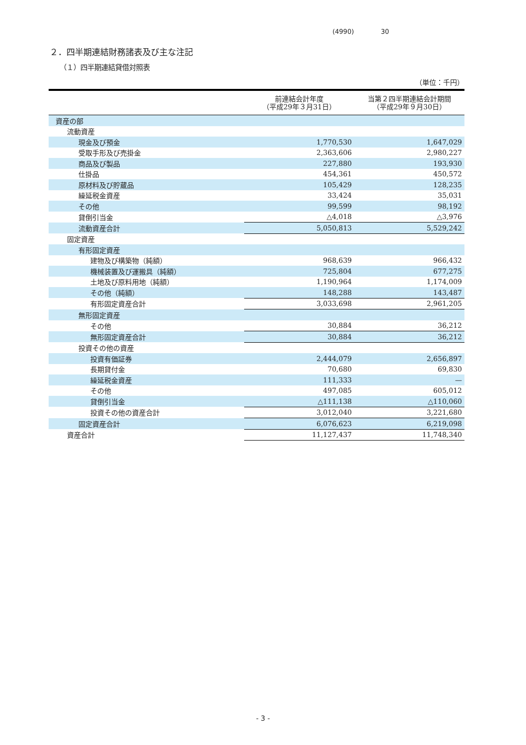(4990) 30
２．四半期連結財務諸表及び主な注記
（１）四半期連結貸借対照表
（単位：千円）
| | 前連結会計年度 （平成29年３月31日） | 当第２四半期連結会計期間 （平成29年９月30日） |
| --- | --- | --- |
| 資産の部 | | |
| 流動資産 | | |
| 現金及び預金 | 1,770,530 | 1,647,029 |
| 受取手形及び売掛金 | 2,363,606 | 2,980,227 |
| 商品及び製品 | 227,880 | 193,930 |
| 仕掛品 | 454,361 | 450,572 |
| 原材料及び貯蔵品 | 105,429 | 128,235 |
| 繰延税金資産 | 33,424 | 35,031 |
| その他 | 99,599 | 98,192 |
| 貸倒引当金 | △4,018 | △3,976 |
| 流動資産合計 | 5,050,813 | 5,529,242 |
| 固定資産 | | |
| 有形固定資産 | | |
| 建物及び構築物（純額） | 968,639 | 966,432 |
| 機械装置及び運搬具（純額） | 725,804 | 677,275 |
| 土地及び原料用地（純額） | 1,190,964 | 1,174,009 |
| その他（純額） | 148,288 | 143,487 |
| 有形固定資産合計 | 3,033,698 | 2,961,205 |
| 無形固定資産 | | |
| その他 | 30,884 | 36,212 |
| 無形固定資産合計 | 30,884 | 36,212 |
| 投資その他の資産 | | |
| 投資有価証券 | 2,444,079 | 2,656,897 |
| 長期貸付金 | 70,680 | 69,830 |
| 繰延税金資産 | 111,333 | — |
| その他 | 497,085 | 605,012 |
| 貸倒引当金 | △111,138 | △110,060 |
| 投資その他の資産合計 | 3,012,040 | 3,221,680 |
| 固定資産合計 | 6,076,623 | 6,219,098 |
| 資産合計 | 11,127,437 | 11,748,340 |
- 3 -